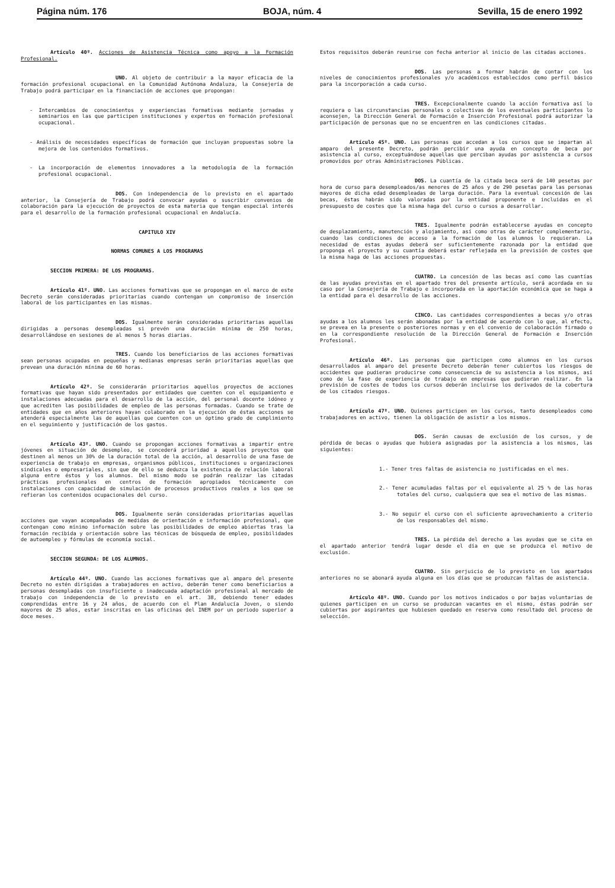Página núm. 176 BOJA, núm. 4 Sevilla, 15 de enero 1992
Artículo 40º. Acciones de Asistencia Técnica como apoyo a la Formación Profesional.
UNO. Al objeto de contribuir a la mayor eficacia de la formación profesional ocupacional en la Comunidad Autónoma Andaluza, la Consejería de Trabajo podrá participar en la financiación de acciones que propongan:
- Intercambios de conocimientos y experiencias formativas mediante jornadas y seminarios en las que participen instituciones y expertos en formación profesional ocupacional.
- Análisis de necesidades específicas de formación que incluyan propuestas sobre la mejora de los contenidos formativos.
- La incorporación de elementos innovadores a la metodología de la formación profesional ocupacional.
DOS. Con independencia de lo previsto en el apartado anterior, la Consejería de Trabajo podrá convocar ayudas o suscribir convenios de colaboración para la ejecución de proyectos de esta materia que tengan especial interés para el desarrollo de la formación profesional ocupacional en Andalucía.
CAPITULO XIV
NORMAS COMUNES A LOS PROGRAMAS
SECCION PRIMERA: DE LOS PROGRAMAS.
Artículo 41º. UNO. Las acciones formativas que se propongan en el marco de este Decreto serán consideradas prioritarias cuando contengan un compromiso de inserción laboral de los participantes en las mismas.
DOS. Igualmente serán consideradas prioritarias aquellas dirigidas a personas desempleadas si prevén una duración mínima de 250 horas, desarrollándose en sesiones de al menos 5 horas diarias.
TRES. Cuando los beneficiarios de las acciones formativas sean personas ocupadas en pequeñas y medianas empresas serán prioritarias aquellas que prevean una duración mínima de 60 horas.
Artículo 42º. Se considerarán prioritarios aquellos proyectos de acciones formativas que hayan sido presentados por entidades que cuenten con el equipamiento e instalaciones adecuadas para el desarrollo de la acción, del personal docente idóneo y que acrediten las posibilidades de empleo de las personas formadas. Cuando se trate de entidades que en años anteriores hayan colaborado en la ejecución de éstas acciones se atenderá especialmente las de aquellas que cuenten con un óptimo grado de cumplimiento en el seguimiento y justificación de los gastos.
Artículo 43º. UNO. Cuando se propongan acciones formativas a impartir entre jóvenes en situación de desempleo, se concederá prioridad a aquellos proyectos que destinen al menos un 30% de la duración total de la acción, al desarrollo de una fase de experiencia de trabajo en empresas, organismos públicos, instituciones u organizaciones sindicales o empresariales, sin que de ello se deduzca la existencia de relación laboral alguna entre éstos y los alumnos. Del mismo modo se podrán realizar las citadas prácticas profesionales en centros de formación apropiados técnicamente con instalaciones con capacidad de simulación de procesos productivos reales a los que se refieran los contenidos ocupacionales del curso.
DOS. Igualmente serán consideradas prioritarias aquellas acciones que vayan acompañadas de medidas de orientación e información profesional, que contengan como mínimo información sobre las posibilidades de empleo abiertas tras la formación recibida y orientación sobre las técnicas de búsqueda de empleo, posibilidades de autoempleo y fórmulas de economía social.
SECCION SEGUNDA: DE LOS ALUMNOS.
Artículo 44º. UNO. Cuando las acciones formativas que al amparo del presente Decreto no estén dirigidas a trabajadores en activo, deberán tener como beneficiarios a personas desempladas con insuficiente o inadecuada adaptación profesional al mercado de trabajo con independencia de lo previsto en el art. 38, debiendo tener edades comprendidas entre 16 y 24 años, de acuerdo con el Plan Andalucía Joven, o siendo mayores de 25 años, estar inscritas en las oficinas del INEM por un periodo superior a doce meses.
Estos requisitos deberán reunirse con fecha anterior al inicio de las citadas acciones.
DOS. Las personas a formar habrán de contar con los niveles de conocimientos profesionales y/o académicos establecidos como perfil básico para la incorporación a cada curso.
TRES. Excepcionalmente cuando la acción formativa así lo requiera o las circunstancias personales o colectivas de los eventuales participantes lo aconsejen, la Dirección General de Formación e Inserción Profesional podrá autorizar la participación de personas que no se encuentren en las condiciones citadas.
Artículo 45º. UNO. Las personas que accedan a los cursos que se impartan al amparo del presente Decreto, podrán percibir una ayuda en concepto de beca por asistencia al curso, exceptuándose aquellas que perciban ayudas por asistencia a cursos promovidos por otras Administraciones Públicas.
DOS. La cuantía de la citada beca será de 140 pesetas por hora de curso para desempleados/as menores de 25 años y de 290 pesetas para las personas mayores de dicha edad desempleadas de larga duración. Para la eventual concesión de las becas, éstas habrán sido valoradas por la entidad proponente e incluidas en el presupuesto de costes que la misma haga del curso o cursos a desarrollar.
TRES. Igualmente podrán establecerse ayudas en concepto de desplazamiento, manutención y alojamiento, así como otras de carácter complementario, cuando las condiciones de acceso a la formación de los alumnos lo requieran. La necesidad de estas ayudas deberá ser suficientemente razonada por la entidad que proponga el proyecto y su cuantía deberá estar reflejada en la previsión de costes que la misma haga de las acciones propuestas.
CUATRO. La concesión de las becas así como las cuantías de las ayudas previstas en el apartado tres del presente artículo, será acordada en su caso por la Consejería de Trabajo e incorporada en la aportación económica que se haga a la entidad para el desarrollo de las acciones.
CINCO. Las cantidades correspondientes a becas y/o otras ayudas a los alumnos les serán abonadas por la entidad de acuerdo con lo que, al efecto, se prevea en la presente o posteriores normas y en el convenio de colaboración firmado o en la correspondiente resolución de la Dirección General de Formación e Inserción Profesional.
Artículo 46º. Las personas que participen como alumnos en los cursos desarrollados al amparo del presente Decreto deberán tener cubiertos los riesgos de accidentes que pudieran producirse como consecuencia de su asistencia a los mismos, así como de la fase de experiencia de trabajo en empresas que pudieran realizar. En la previsión de costes de todos los cursos deberán incluirse los derivados de la cobertura de los citados riesgos.
Artículo 47º. UNO. Quienes participen en los cursos, tanto desempleados como trabajadores en activo, tienen la obligación de asistir a los mismos.
DOS. Serán causas de exclusión de los cursos, y de pérdida de becas o ayudas que hubiera asignadas por la asistencia a los mismos, las siguientes:
1.- Tener tres faltas de asistencia no justificadas en el mes.
2.- Tener acumuladas faltas por el equivalente al 25 % de las horas totales del curso, cualquiera que sea el motivo de las mismas.
3.- No seguir el curso con el suficiente aprovechamiento a criterio de los responsables del mismo.
TRES. La pérdida del derecho a las ayudas que se cita en el apartado anterior tendrá lugar desde el día en que se produzca el motivo de exclusión.
CUATRO. Sin perjuicio de lo previsto en los apartados anteriores no se abonará ayuda alguna en los días que se produzcan faltas de asistencia.
Artículo 48º. UNO. Cuando por los motivos indicados o por bajas voluntarias de quienes participen en un curso se produzcan vacantes en el mismo, éstas podrán ser cubiertas por aspirantes que hubiesen quedado en reserva como resultado del proceso de selección.